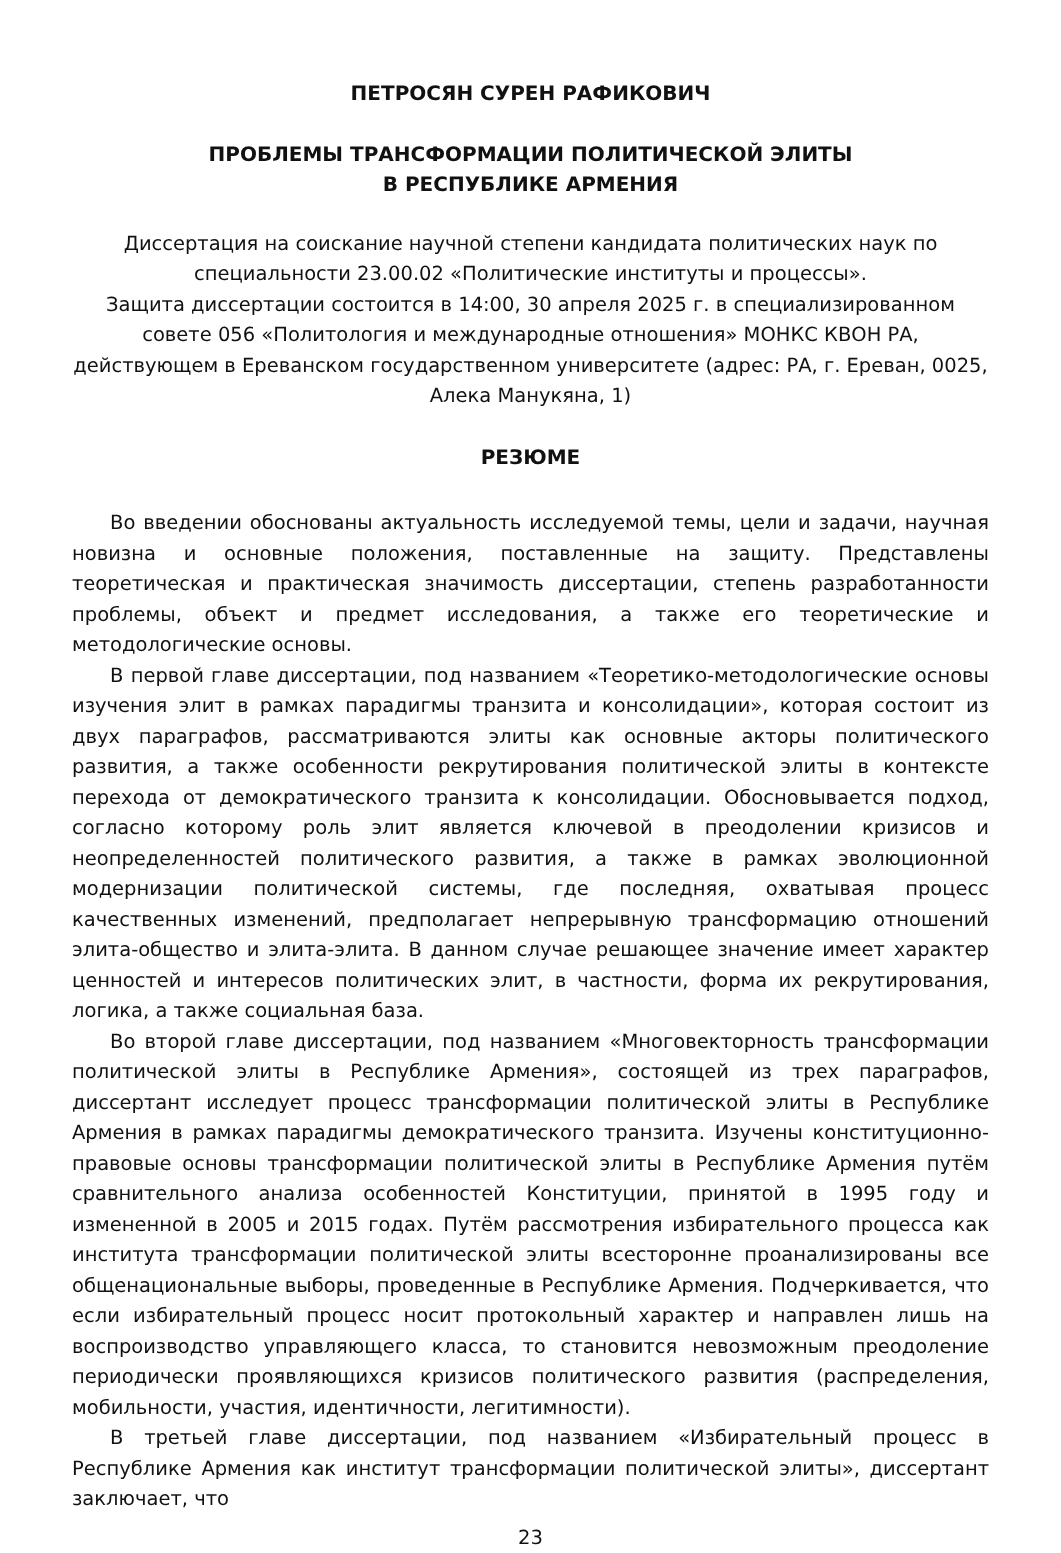ПЕТРОСЯН СУРЕН РАФИКОВИЧ
ПРОБЛЕМЫ ТРАНСФОРМАЦИИ ПОЛИТИЧЕСКОЙ ЭЛИТЫ
В РЕСПУБЛИКЕ АРМЕНИЯ
Диссертация на соискание научной степени кандидата политических наук по специальности 23.00.02 «Политические институты и процессы».
Защита диссертации состоится в 14:00, 30 апреля 2025 г. в специализированном совете 056 «Политология и международные отношения» МОНКС КВОН РА, действующем в Ереванском государственном университете (адрес: РА, г. Ереван, 0025, Алека Манукяна, 1)
РЕЗЮМЕ
Во введении обоснованы актуальность исследуемой темы, цели и задачи, научная новизна и основные положения, поставленные на защиту. Представлены теоретическая и практическая значимость диссертации, степень разработанности проблемы, объект и предмет исследования, а также его теоретические и методологические основы.
В первой главе диссертации, под названием «Теоретико-методологические основы изучения элит в рамках парадигмы транзита и консолидации», которая состоит из двух параграфов, рассматриваются элиты как основные акторы политического развития, а также особенности рекрутирования политической элиты в контексте перехода от демократического транзита к консолидации. Обосновывается подход, согласно которому роль элит является ключевой в преодолении кризисов и неопределенностей политического развития, а также в рамках эволюционной модернизации политической системы, где последняя, охватывая процесс качественных изменений, предполагает непрерывную трансформацию отношений элита-общество и элита-элита. В данном случае решающее значение имеет характер ценностей и интересов политических элит, в частности, форма их рекрутирования, логика, а также социальная база.
Во второй главе диссертации, под названием «Многовекторность трансформации политической элиты в Республике Армения», состоящей из трех параграфов, диссертант исследует процесс трансформации политической элиты в Республике Армения в рамках парадигмы демократического транзита. Изучены конституционно-правовые основы трансформации политической элиты в Республике Армения путём сравнительного анализа особенностей Конституции, принятой в 1995 году и измененной в 2005 и 2015 годах. Путём рассмотрения избирательного процесса как института трансформации политической элиты всесторонне проанализированы все общенациональные выборы, проведенные в Республике Армения. Подчеркивается, что если избирательный процесс носит протокольный характер и направлен лишь на воспроизводство управляющего класса, то становится невозможным преодоление периодически проявляющихся кризисов политического развития (распределения, мобильности, участия, идентичности, легитимности).
В третьей главе диссертации, под названием «Избирательный процесс в Республике Армения как институт трансформации политической элиты», диссертант заключает, что
23